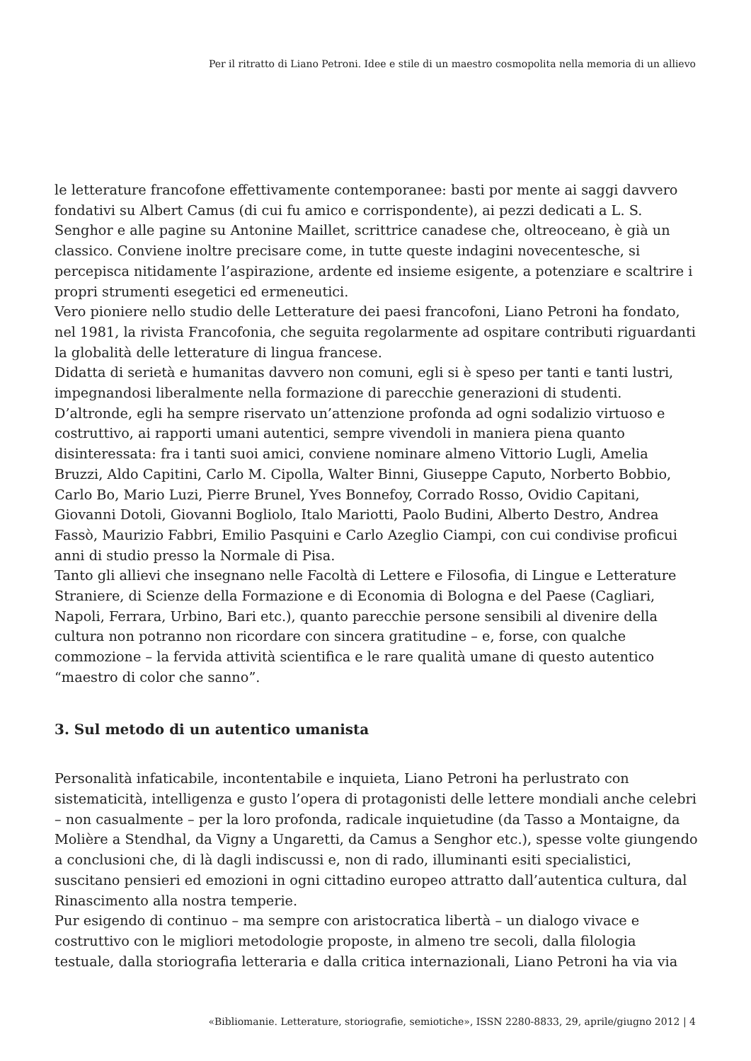Per il ritratto di Liano Petroni. Idee e stile di un maestro cosmopolita nella memoria di un allievo
le letterature francofone effettivamente contemporanee: basti por mente ai saggi davvero fondativi su Albert Camus (di cui fu amico e corrispondente), ai pezzi dedicati a L. S. Senghor e alle pagine su Antonine Maillet, scrittrice canadese che, oltreoceano, è già un classico. Conviene inoltre precisare come, in tutte queste indagini novecentesche, si percepisca nitidamente l’aspirazione, ardente ed insieme esigente, a potenziare e scaltrire i propri strumenti esegetici ed ermeneutici.
Vero pioniere nello studio delle Letterature dei paesi francofoni, Liano Petroni ha fondato, nel 1981, la rivista Francofonia, che seguita regolarmente ad ospitare contributi riguardanti la globalità delle letterature di lingua francese.
Didatta di serietà e humanitas davvero non comuni, egli si è speso per tanti e tanti lustri, impegnandosi liberalmente nella formazione di parecchie generazioni di studenti.
D’altronde, egli ha sempre riservato un’attenzione profonda ad ogni sodalizio virtuoso e costruttivo, ai rapporti umani autentici, sempre vivendoli in maniera piena quanto disinteressata: fra i tanti suoi amici, conviene nominare almeno Vittorio Lugli, Amelia Bruzzi, Aldo Capitini, Carlo M. Cipolla, Walter Binni, Giuseppe Caputo, Norberto Bobbio, Carlo Bo, Mario Luzi, Pierre Brunel, Yves Bonnefoy, Corrado Rosso, Ovidio Capitani, Giovanni Dotoli, Giovanni Bogliolo, Italo Mariotti, Paolo Budini, Alberto Destro, Andrea Fassò, Maurizio Fabbri, Emilio Pasquini e Carlo Azeglio Ciampi, con cui condivise proficui anni di studio presso la Normale di Pisa.
Tanto gli allievi che insegnano nelle Facoltà di Lettere e Filosofia, di Lingue e Letterature Straniere, di Scienze della Formazione e di Economia di Bologna e del Paese (Cagliari, Napoli, Ferrara, Urbino, Bari etc.), quanto parecchie persone sensibili al divenire della cultura non potranno non ricordare con sincera gratitudine – e, forse, con qualche commozione – la fervida attività scientifica e le rare qualità umane di questo autentico “maestro di color che sanno”.
3. Sul metodo di un autentico umanista
Personalità infaticabile, incontentabile e inquieta, Liano Petroni ha perlustrato con sistematicità, intelligenza e gusto l’opera di protagonisti delle lettere mondiali anche celebri – non casualmente – per la loro profonda, radicale inquietudine (da Tasso a Montaigne, da Molière a Stendhal, da Vigny a Ungaretti, da Camus a Senghor etc.), spesse volte giungendo a conclusioni che, di là dagli indiscussi e, non di rado, illuminanti esiti specialistici, suscitano pensieri ed emozioni in ogni cittadino europeo attratto dall’autentica cultura, dal Rinascimento alla nostra temperie.
Pur esigendo di continuo – ma sempre con aristocratica libertà – un dialogo vivace e costruttivo con le migliori metodologie proposte, in almeno tre secoli, dalla filologia testuale, dalla storiografia letteraria e dalla critica internazionali, Liano Petroni ha via via
«Bibliomanie. Letterature, storiografie, semiotiche», ISSN 2280-8833, 29, aprile/giugno 2012 | 4